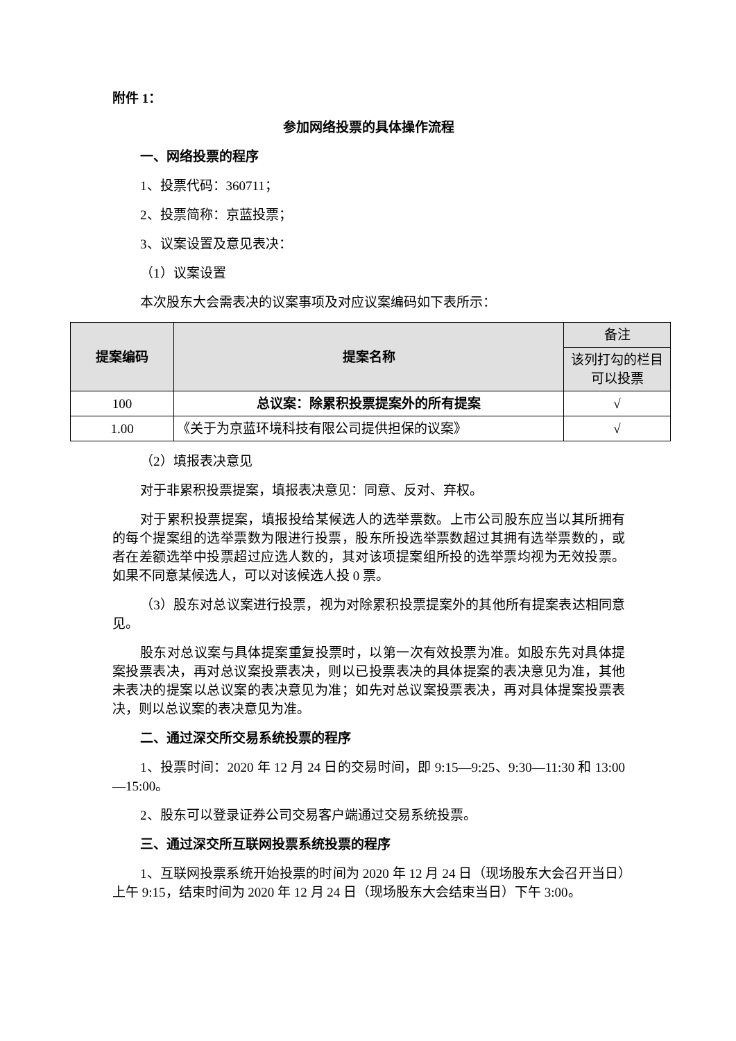附件 1：
参加网络投票的具体操作流程
一、网络投票的程序
1、投票代码：360711；
2、投票简称：京蓝投票；
3、议案设置及意见表决：
（1）议案设置
本次股东大会需表决的议案事项及对应议案编码如下表所示：
| 提案编码 | 提案名称 | 备注 |
| --- | --- | --- |
| | | 该列打勾的栏目可以投票 |
| 100 | 总议案：除累积投票提案外的所有提案 | √ |
| 1.00 | 《关于为京蓝环境科技有限公司提供担保的议案》 | √ |
（2）填报表决意见
对于非累积投票提案，填报表决意见：同意、反对、弃权。
对于累积投票提案，填报投给某候选人的选举票数。上市公司股东应当以其所拥有的每个提案组的选举票数为限进行投票，股东所投选举票数超过其拥有选举票数的，或者在差额选举中投票超过应选人数的，其对该项提案组所投的选举票均视为无效投票。如果不同意某候选人，可以对该候选人投 0 票。
（3）股东对总议案进行投票，视为对除累积投票提案外的其他所有提案表达相同意见。
股东对总议案与具体提案重复投票时，以第一次有效投票为准。如股东先对具体提案投票表决，再对总议案投票表决，则以已投票表决的具体提案的表决意见为准，其他未表决的提案以总议案的表决意见为准；如先对总议案投票表决，再对具体提案投票表决，则以总议案的表决意见为准。
二、通过深交所交易系统投票的程序
1、投票时间：2020 年 12 月 24 日的交易时间，即 9:15—9:25、9:30—11:30 和 13:00—15:00。
2、股东可以登录证券公司交易客户端通过交易系统投票。
三、通过深交所互联网投票系统投票的程序
1、互联网投票系统开始投票的时间为 2020 年 12 月 24 日（现场股东大会召开当日）上午 9:15，结束时间为 2020 年 12 月 24 日（现场股东大会结束当日）下午 3:00。